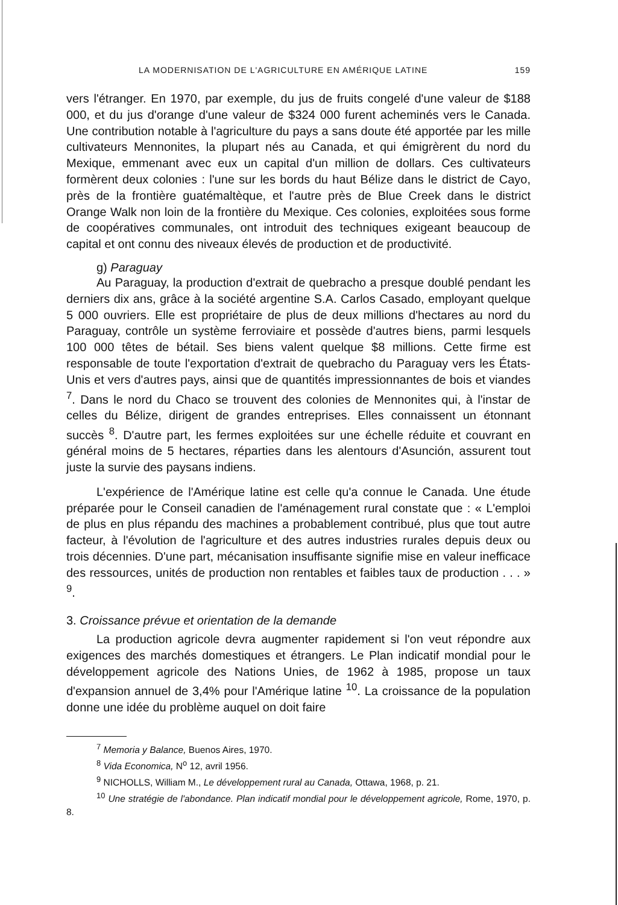LA MODERNISATION DE L'AGRICULTURE EN AMÉRIQUE LATINE 159
vers l'étranger. En 1970, par exemple, du jus de fruits congelé d'une valeur de $188 000, et du jus d'orange d'une valeur de $324 000 furent acheminés vers le Canada. Une contribution notable à l'agriculture du pays a sans doute été apportée par les mille cultivateurs Mennonites, la plupart nés au Canada, et qui émigrèrent du nord du Mexique, emmenant avec eux un capital d'un million de dollars. Ces cultivateurs formèrent deux colonies : l'une sur les bords du haut Bélize dans le district de Cayo, près de la frontière guatémaltèque, et l'autre près de Blue Creek dans le district Orange Walk non loin de la frontière du Mexique. Ces colonies, exploitées sous forme de coopératives communales, ont introduit des techniques exigeant beaucoup de capital et ont connu des niveaux élevés de production et de productivité.
g) Paraguay
Au Paraguay, la production d'extrait de quebracho a presque doublé pendant les derniers dix ans, grâce à la société argentine S.A. Carlos Casado, employant quelque 5 000 ouvriers. Elle est propriétaire de plus de deux millions d'hectares au nord du Paraguay, contrôle un système ferroviaire et possède d'autres biens, parmi lesquels 100 000 têtes de bétail. Ses biens valent quelque $8 millions. Cette firme est responsable de toute l'exportation d'extrait de quebracho du Paraguay vers les États-Unis et vers d'autres pays, ainsi que de quantités impressionnantes de bois et viandes <sup>7</sup>. Dans le nord du Chaco se trouvent des colonies de Mennonites qui, à l'instar de celles du Bélize, dirigent de grandes entreprises. Elles connaissent un étonnant succès <sup>8</sup>. D'autre part, les fermes exploitées sur une échelle réduite et couvrant en général moins de 5 hectares, réparties dans les alentours d'Asunción, assurent tout juste la survie des paysans indiens.
L'expérience de l'Amérique latine est celle qu'a connue le Canada. Une étude préparée pour le Conseil canadien de l'aménagement rural constate que : « L'emploi de plus en plus répandu des machines a probablement contribué, plus que tout autre facteur, à l'évolution de l'agriculture et des autres industries rurales depuis deux ou trois décennies. D'une part, mécanisation insuffisante signifie mise en valeur inefficace des ressources, unités de production non rentables et faibles taux de production . . . » <sup>9</sup>.
3. Croissance prévue et orientation de la demande
La production agricole devra augmenter rapidement si l'on veut répondre aux exigences des marchés domestiques et étrangers. Le Plan indicatif mondial pour le développement agricole des Nations Unies, de 1962 à 1985, propose un taux d'expansion annuel de 3,4% pour l'Amérique latine <sup>10</sup>. La croissance de la population donne une idée du problème auquel on doit faire
<sup>7</sup> Memoria y Balance, Buenos Aires, 1970.
<sup>8</sup> Vida Economica, N<sup>o</sup> 12, avril 1956.
<sup>9</sup> NICHOLLS, William M., Le développement rural au Canada, Ottawa, 1968, p. 21.
<sup>10</sup> Une stratégie de l'abondance. Plan indicatif mondial pour le développement agricole, Rome, 1970, p. 8.